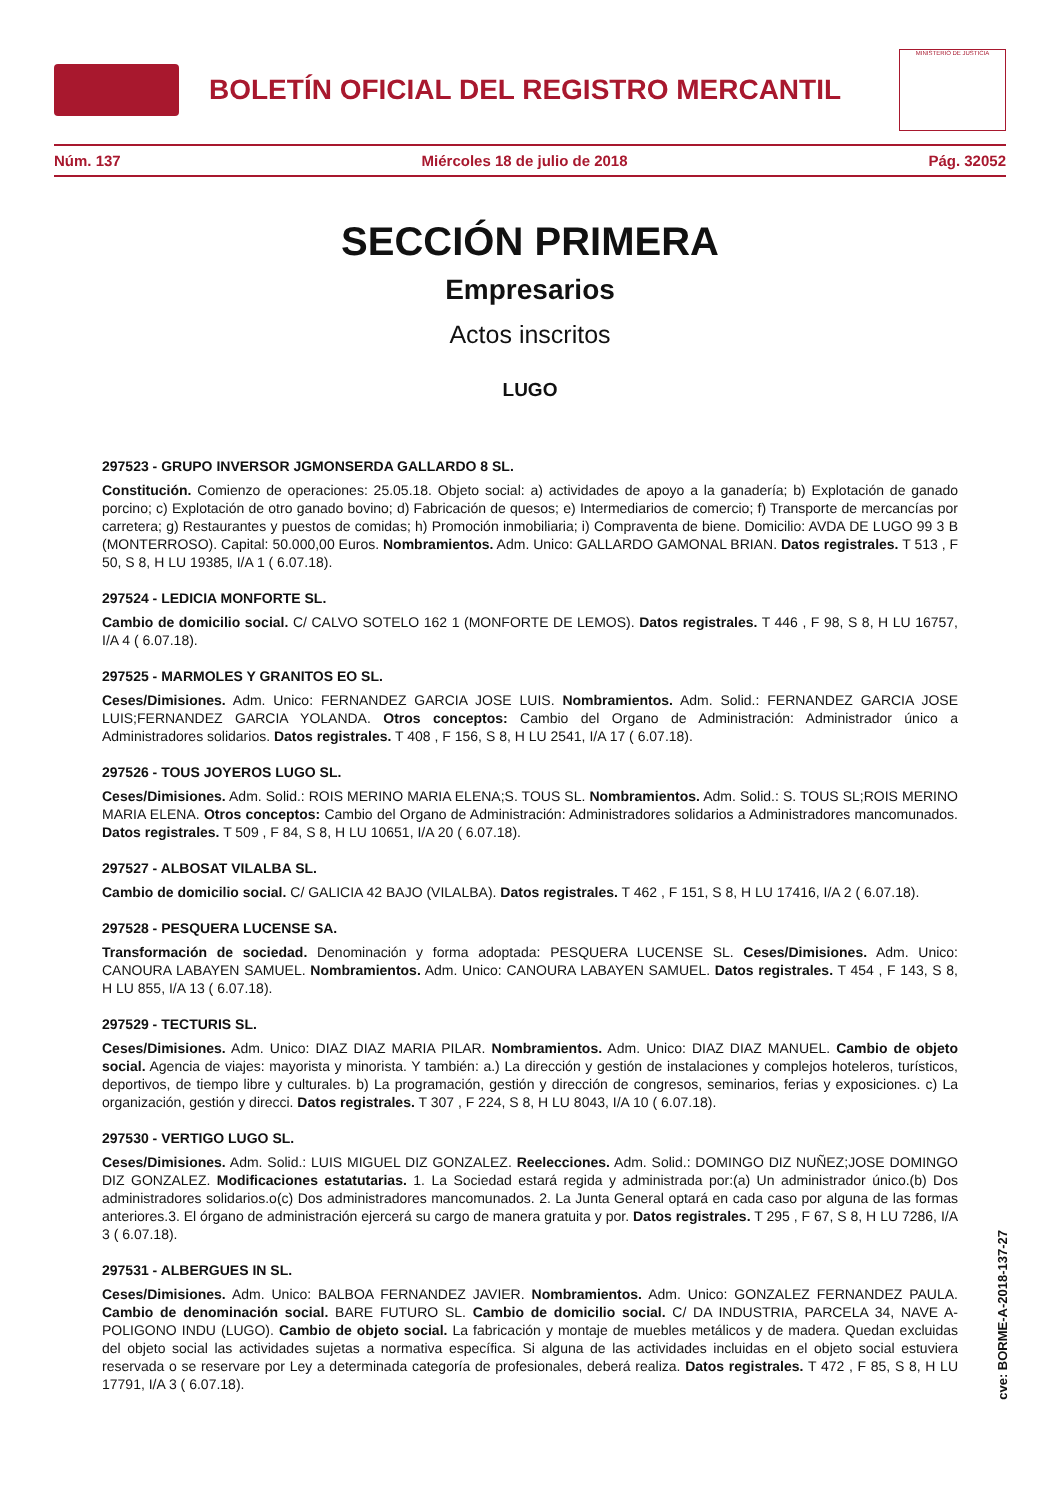BOLETÍN OFICIAL DEL REGISTRO MERCANTIL
MINISTERIO DE JUSTICIA
Núm. 137 Miércoles 18 de julio de 2018 Pág. 32052
SECCIÓN PRIMERA
Empresarios
Actos inscritos
LUGO
297523 - GRUPO INVERSOR JGMONSERDA GALLARDO 8 SL.
Constitución. Comienzo de operaciones: 25.05.18. Objeto social: a) actividades de apoyo a la ganadería; b) Explotación de ganado porcino; c) Explotación de otro ganado bovino; d) Fabricación de quesos; e) Intermediarios de comercio; f) Transporte de mercancías por carretera; g) Restaurantes y puestos de comidas; h) Promoción inmobiliaria; i) Compraventa de biene. Domicilio: AVDA DE LUGO 99 3 B (MONTERROSO). Capital: 50.000,00 Euros. Nombramientos. Adm. Unico: GALLARDO GAMONAL BRIAN. Datos registrales. T 513 , F 50, S 8, H LU 19385, I/A 1 ( 6.07.18).
297524 - LEDICIA MONFORTE SL.
Cambio de domicilio social. C/ CALVO SOTELO 162 1 (MONFORTE DE LEMOS). Datos registrales. T 446 , F 98, S 8, H LU 16757, I/A 4 ( 6.07.18).
297525 - MARMOLES Y GRANITOS EO SL.
Ceses/Dimisiones. Adm. Unico: FERNANDEZ GARCIA JOSE LUIS. Nombramientos. Adm. Solid.: FERNANDEZ GARCIA JOSE LUIS;FERNANDEZ GARCIA YOLANDA. Otros conceptos: Cambio del Organo de Administración: Administrador único a Administradores solidarios. Datos registrales. T 408 , F 156, S 8, H LU 2541, I/A 17 ( 6.07.18).
297526 - TOUS JOYEROS LUGO SL.
Ceses/Dimisiones. Adm. Solid.: ROIS MERINO MARIA ELENA;S. TOUS SL. Nombramientos. Adm. Solid.: S. TOUS SL;ROIS MERINO MARIA ELENA. Otros conceptos: Cambio del Organo de Administración: Administradores solidarios a Administradores mancomunados. Datos registrales. T 509 , F 84, S 8, H LU 10651, I/A 20 ( 6.07.18).
297527 - ALBOSAT VILALBA SL.
Cambio de domicilio social. C/ GALICIA 42 BAJO (VILALBA). Datos registrales. T 462 , F 151, S 8, H LU 17416, I/A 2 ( 6.07.18).
297528 - PESQUERA LUCENSE SA.
Transformación de sociedad. Denominación y forma adoptada: PESQUERA LUCENSE SL. Ceses/Dimisiones. Adm. Unico: CANOURA LABAYEN SAMUEL. Nombramientos. Adm. Unico: CANOURA LABAYEN SAMUEL. Datos registrales. T 454 , F 143, S 8, H LU 855, I/A 13 ( 6.07.18).
297529 - TECTURIS SL.
Ceses/Dimisiones. Adm. Unico: DIAZ DIAZ MARIA PILAR. Nombramientos. Adm. Unico: DIAZ DIAZ MANUEL. Cambio de objeto social. Agencia de viajes: mayorista y minorista. Y también: a.) La dirección y gestión de instalaciones y complejos hoteleros, turísticos, deportivos, de tiempo libre y culturales. b) La programación, gestión y dirección de congresos, seminarios, ferias y exposiciones. c) La organización, gestión y direcci. Datos registrales. T 307 , F 224, S 8, H LU 8043, I/A 10 ( 6.07.18).
297530 - VERTIGO LUGO SL.
Ceses/Dimisiones. Adm. Solid.: LUIS MIGUEL DIZ GONZALEZ. Reelecciones. Adm. Solid.: DOMINGO DIZ NUÑEZ;JOSE DOMINGO DIZ GONZALEZ. Modificaciones estatutarias. 1. La Sociedad estará regida y administrada por:(a) Un administrador único.(b) Dos administradores solidarios.o(c) Dos administradores mancomunados. 2. La Junta General optará en cada caso por alguna de las formas anteriores.3. El órgano de administración ejercerá su cargo de manera gratuita y por. Datos registrales. T 295 , F 67, S 8, H LU 7286, I/A 3 ( 6.07.18).
297531 - ALBERGUES IN SL.
Ceses/Dimisiones. Adm. Unico: BALBOA FERNANDEZ JAVIER. Nombramientos. Adm. Unico: GONZALEZ FERNANDEZ PAULA. Cambio de denominación social. BARE FUTURO SL. Cambio de domicilio social. C/ DA INDUSTRIA, PARCELA 34, NAVE A-POLIGONO INDU (LUGO). Cambio de objeto social. La fabricación y montaje de muebles metálicos y de madera. Quedan excluidas del objeto social las actividades sujetas a normativa específica. Si alguna de las actividades incluidas en el objeto social estuviera reservada o se reservare por Ley a determinada categoría de profesionales, deberá realiza. Datos registrales. T 472 , F 85, S 8, H LU 17791, I/A 3 ( 6.07.18).
cve: BORME-A-2018-137-27